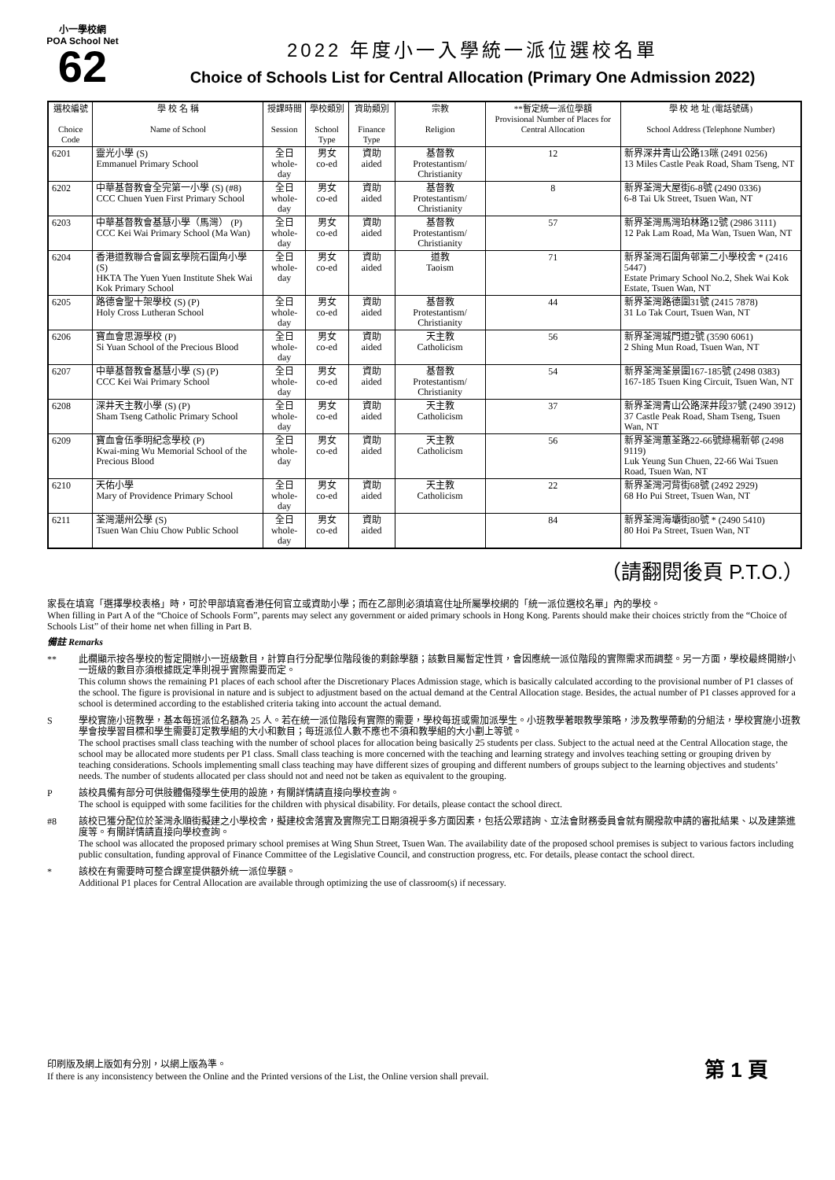小一學校網
POA School Net
62
2022 年度小一入學統一派位選校名單
Choice of Schools List for Central Allocation (Primary One Admission 2022)
| 選校編號 Choice Code | 學 校 名 稱 Name of School | 授課時間 Session | 學校類別 School Type | 資助類別 Finance Type | 宗教 Religion | **暫定統一派位學額 Provisional Number of Places for Central Allocation | 學 校 地 址 (電話號碼) School Address (Telephone Number) |
| --- | --- | --- | --- | --- | --- | --- | --- |
| 6201 | 靈光小學 (S) Emmanuel Primary School | 全日 whole-day | 男女 co-ed | 資助 aided | 基督教 Protestantism/ Christianity | 12 | 新界深井青山公路13咪 (2491 0256) 13 Miles Castle Peak Road, Sham Tseng, NT |
| 6202 | 中華基督教會全完第一小學 (S) (#8) CCC Chuen Yuen First Primary School | 全日 whole-day | 男女 co-ed | 資助 aided | 基督教 Protestantism/ Christianity | 8 | 新界荃灣大屋街6-8號 (2490 0336) 6-8 Tai Uk Street, Tsuen Wan, NT |
| 6203 | 中華基督教會基慧小學（馬灣） (P) CCC Kei Wai Primary School (Ma Wan) | 全日 whole-day | 男女 co-ed | 資助 aided | 基督教 Protestantism/ Christianity | 57 | 新界荃灣馬灣珀林路12號 (2986 3111) 12 Pak Lam Road, Ma Wan, Tsuen Wan, NT |
| 6204 | 香港道教聯合會圓玄學院石圍角小學 (S) HKTA The Yuen Yuen Institute Shek Wai Kok Primary School | 全日 whole-day | 男女 co-ed | 資助 aided | 道教 Taoism | 71 | 新界荃灣石圍角邨第二小學校舍 * (2416 5447) Estate Primary School No.2, Shek Wai Kok Estate, Tsuen Wan, NT |
| 6205 | 路德會聖十架學校 (S) (P) Holy Cross Lutheran School | 全日 whole-day | 男女 co-ed | 資助 aided | 基督教 Protestantism/ Christianity | 44 | 新界荃灣路德圍31號 (2415 7878) 31 Lo Tak Court, Tsuen Wan, NT |
| 6206 | 寶血會思源學校 (P) Si Yuan School of the Precious Blood | 全日 whole-day | 男女 co-ed | 資助 aided | 天主教 Catholicism | 56 | 新界荃灣城門道2號 (3590 6061) 2 Shing Mun Road, Tsuen Wan, NT |
| 6207 | 中華基督教會基慧小學 (S) (P) CCC Kei Wai Primary School | 全日 whole-day | 男女 co-ed | 資助 aided | 基督教 Protestantism/ Christianity | 54 | 新界荃灣荃景圍167-185號 (2498 0383) 167-185 Tsuen King Circuit, Tsuen Wan, NT |
| 6208 | 深井天主教小學 (S) (P) Sham Tseng Catholic Primary School | 全日 whole-day | 男女 co-ed | 資助 aided | 天主教 Catholicism | 37 | 新界荃灣青山公路深井段37號 (2490 3912) 37 Castle Peak Road, Sham Tseng, Tsuen Wan, NT |
| 6209 | 寶血會伍季明紀念學校 (P) Kwai-ming Wu Memorial School of the Precious Blood | 全日 whole-day | 男女 co-ed | 資助 aided | 天主教 Catholicism | 56 | 新界荃灣蕙荃路22-66號綠楊新邨 (2498 9119) Luk Yeung Sun Chuen, 22-66 Wai Tsuen Road, Tsuen Wan, NT |
| 6210 | 天佑小學 Mary of Providence Primary School | 全日 whole-day | 男女 co-ed | 資助 aided | 天主教 Catholicism | 22 | 新界荃灣河背街68號 (2492 2929) 68 Ho Pui Street, Tsuen Wan, NT |
| 6211 | 荃灣潮州公學 (S) Tsuen Wan Chiu Chow Public School | 全日 whole-day | 男女 co-ed | 資助 aided | | 84 | 新界荃灣海壩街80號 * (2490 5410) 80 Hoi Pa Street, Tsuen Wan, NT |
（請翻閱後頁 P.T.O.）
家長在填寫「選擇學校表格」時，可於甲部填寫香港任何官立或資助小學；而在乙部則必須填寫住址所屬學校網的「統一派位選校名單」內的學校。
When filling in Part A of the “Choice of Schools Form”, parents may select any government or aided primary schools in Hong Kong. Parents should make their choices strictly from the “Choice of Schools List” of their home net when filling in Part B.
備註 Remarks
** 此欄顯示按各學校的暫定開辦小一班級數目，計算自行分配學位階段後的剩餘學額；該數目屬暫定性質，會因應統一派位階段的實際需求而調整。另一方面，學校最終開辦小一班級的數目亦須根據既定準則視乎實際需要而定。
This column shows the remaining P1 places of each school after the Discretionary Places Admission stage, which is basically calculated according to the provisional number of P1 classes of the school. The figure is provisional in nature and is subject to adjustment based on the actual demand at the Central Allocation stage. Besides, the actual number of P1 classes approved for a school is determined according to the established criteria taking into account the actual demand.
S 學校實施小班教學，基本每班派位名額為 25 人。若在統一派位階段有實際的需要，學校每班或需加派學生。小班教學著眼教學策略，涉及教學帶動的分組法，學校實施小班教學會按學習目標和學生需要訂定教學組的大小和數目；每班派位人數不應也不須和教學組的大小劃上等號。
The school practises small class teaching with the number of school places for allocation being basically 25 students per class. Subject to the actual need at the Central Allocation stage, the school may be allocated more students per P1 class. Small class teaching is more concerned with the teaching and learning strategy and involves teaching setting or grouping driven by teaching considerations. Schools implementing small class teaching may have different sizes of grouping and different numbers of groups subject to the learning objectives and students’ needs. The number of students allocated per class should not and need not be taken as equivalent to the grouping.
P 該校具備有部分可供肢體傷殘學生使用的設施，有關詳情請直接向學校查詢。
The school is equipped with some facilities for the children with physical disability. For details, please contact the school direct.
#8 該校已獲分配位於荃灣永順街擬建之小學校舍，擬建校舍落實及實際完工日期須視乎多方面因素，包括公眾諮詢、立法會財務委員會就有關撥款申請的審批結果、以及建築進度等。有關詳情請直接向學校查詢。
The school was allocated the proposed primary school premises at Wing Shun Street, Tsuen Wan. The availability date of the proposed school premises is subject to various factors including public consultation, funding approval of Finance Committee of the Legislative Council, and construction progress, etc. For details, please contact the school direct.
* 該校在有需要時可整合課室提供額外統一派位學額。
Additional P1 places for Central Allocation are available through optimizing the use of classroom(s) if necessary.
印刷版及網上版如有分別，以網上版為準。
If there is any inconsistency between the Online and the Printed versions of the List, the Online version shall prevail.
第 1 頁